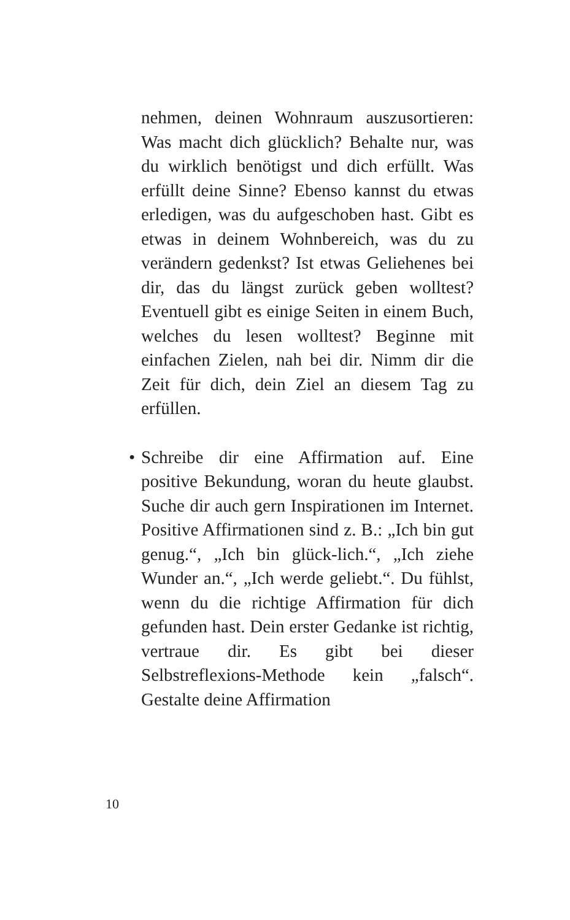nehmen, deinen Wohnraum auszusortieren: Was macht dich glücklich? Behalte nur, was du wirklich benötigst und dich erfüllt. Was erfüllt deine Sinne? Ebenso kannst du etwas erledigen, was du aufgeschoben hast. Gibt es etwas in deinem Wohnbereich, was du zu verändern gedenkst? Ist etwas Geliehenes bei dir, das du längst zurück geben wolltest? Eventuell gibt es einige Seiten in einem Buch, welches du lesen wolltest? Beginne mit einfachen Zielen, nah bei dir. Nimm dir die Zeit für dich, dein Ziel an diesem Tag zu erfüllen.
• Schreibe dir eine Affirmation auf. Eine positive Bekundung, woran du heute glaubst. Suche dir auch gern Inspirationen im Internet. Positive Affirmationen sind z. B.: „Ich bin gut genug.“, „Ich bin glück-lich.“, „Ich ziehe Wunder an.“, „Ich werde geliebt.“. Du fühlst, wenn du die richtige Affirmation für dich gefunden hast. Dein erster Gedanke ist richtig, vertraue dir. Es gibt bei dieser Selbstreflexions-Methode kein „falsch“. Gestalte deine Affirmation
10